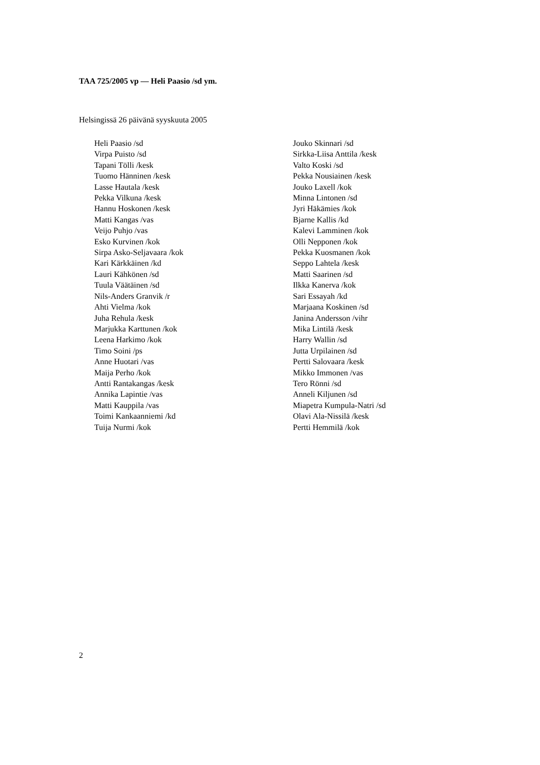TAA 725/2005 vp — Heli Paasio /sd ym.
Helsingissä 26 päivänä syyskuuta 2005
| Heli Paasio /sd | Jouko Skinnari /sd |
| Virpa Puisto /sd | Sirkka-Liisa Anttila /kesk |
| Tapani Tölli /kesk | Valto Koski /sd |
| Tuomo Hänninen /kesk | Pekka Nousiainen /kesk |
| Lasse Hautala /kesk | Jouko Laxell /kok |
| Pekka Vilkuna /kesk | Minna Lintonen /sd |
| Hannu Hoskonen /kesk | Jyri Häkämies /kok |
| Matti Kangas /vas | Bjarne Kallis /kd |
| Veijo Puhjo /vas | Kalevi Lamminen /kok |
| Esko Kurvinen /kok | Olli Nepponen /kok |
| Sirpa Asko-Seljavaara /kok | Pekka Kuosmanen /kok |
| Kari Kärkkäinen /kd | Seppo Lahtela /kesk |
| Lauri Kähkönen /sd | Matti Saarinen /sd |
| Tuula Väätäinen /sd | Ilkka Kanerva /kok |
| Nils-Anders Granvik /r | Sari Essayah /kd |
| Ahti Vielma /kok | Marjaana Koskinen /sd |
| Juha Rehula /kesk | Janina Andersson /vihr |
| Marjukka Karttunen /kok | Mika Lintilä /kesk |
| Leena Harkimo /kok | Harry Wallin /sd |
| Timo Soini /ps | Jutta Urpilainen /sd |
| Anne Huotari /vas | Pertti Salovaara /kesk |
| Maija Perho /kok | Mikko Immonen /vas |
| Antti Rantakangas /kesk | Tero Rönni /sd |
| Annika Lapintie /vas | Anneli Kiljunen /sd |
| Matti Kauppila /vas | Miapetra Kumpula-Natri /sd |
| Toimi Kankaanniemi /kd | Olavi Ala-Nissilä /kesk |
| Tuija Nurmi /kok | Pertti Hemmilä /kok |
2